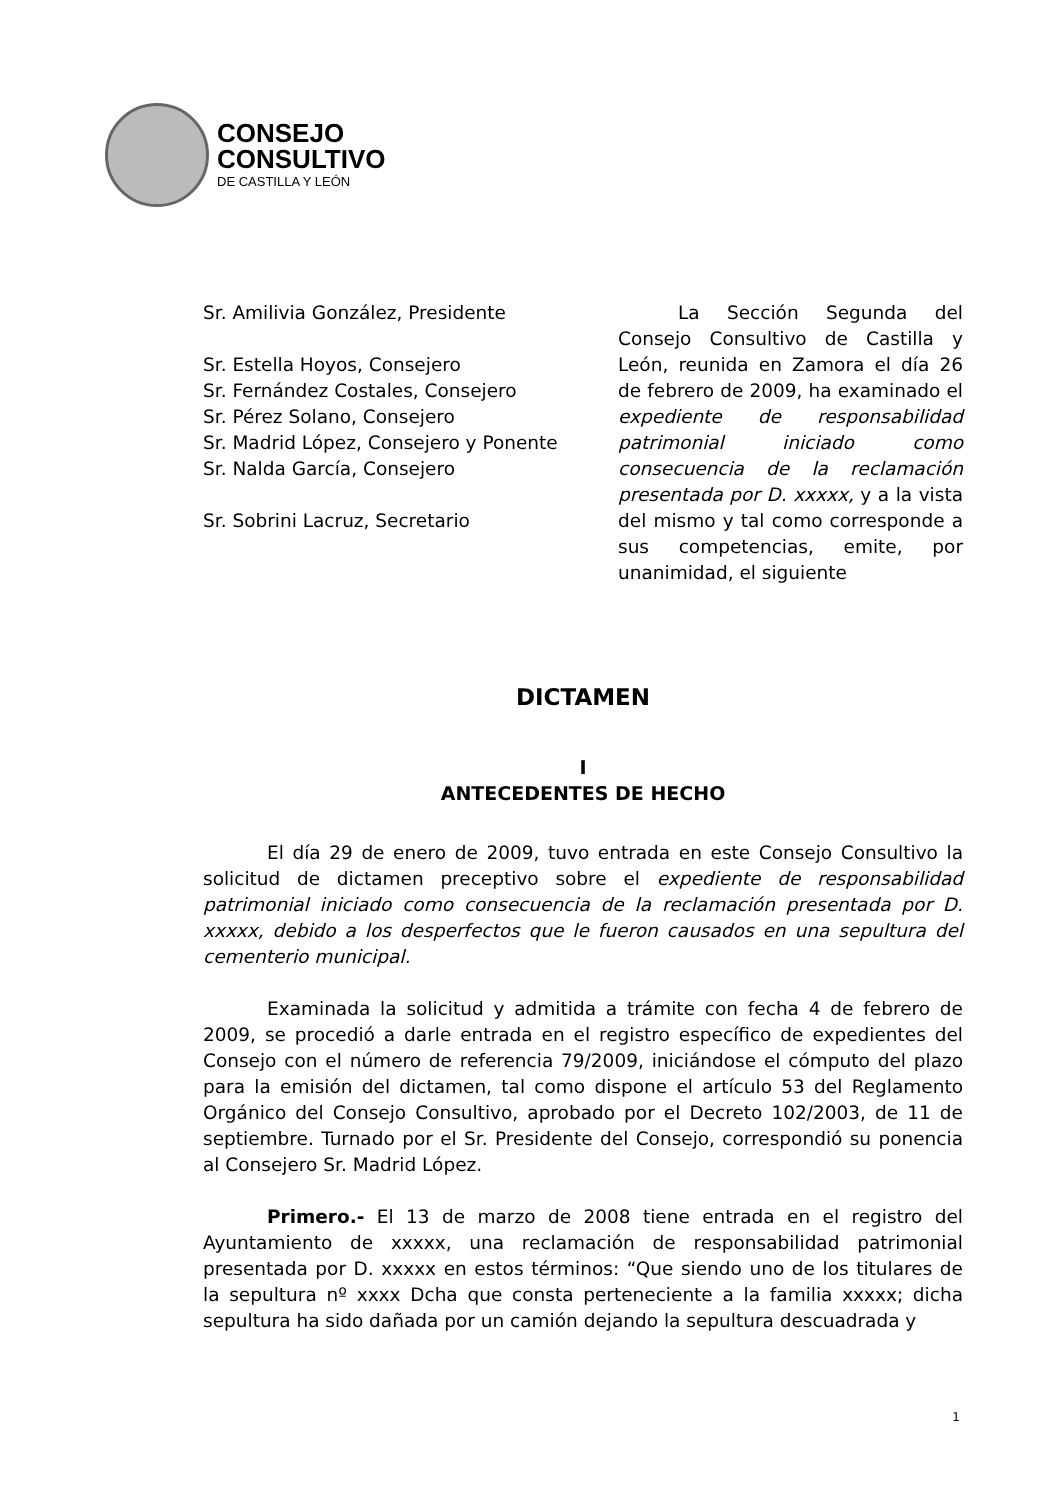CONSEJO
CONSULTIVO
DE CASTILLA Y LEÓN
Sr. Amilivia González, Presidente
Sr. Estella Hoyos, Consejero
Sr. Fernández Costales, Consejero
Sr. Pérez Solano, Consejero
Sr. Madrid López, Consejero y Ponente
Sr. Nalda García, Consejero
Sr. Sobrini Lacruz, Secretario
La Sección Segunda del Consejo Consultivo de Castilla y León, reunida en Zamora el día 26 de febrero de 2009, ha examinado el expediente de responsabilidad patrimonial iniciado como consecuencia de la reclamación presentada por D. xxxxx, y a la vista del mismo y tal como corresponde a sus competencias, emite, por unanimidad, el siguiente
DICTAMEN
I
ANTECEDENTES DE HECHO
El día 29 de enero de 2009, tuvo entrada en este Consejo Consultivo la solicitud de dictamen preceptivo sobre el expediente de responsabilidad patrimonial iniciado como consecuencia de la reclamación presentada por D. xxxxx, debido a los desperfectos que le fueron causados en una sepultura del cementerio municipal.
Examinada la solicitud y admitida a trámite con fecha 4 de febrero de 2009, se procedió a darle entrada en el registro específico de expedientes del Consejo con el número de referencia 79/2009, iniciándose el cómputo del plazo para la emisión del dictamen, tal como dispone el artículo 53 del Reglamento Orgánico del Consejo Consultivo, aprobado por el Decreto 102/2003, de 11 de septiembre. Turnado por el Sr. Presidente del Consejo, correspondió su ponencia al Consejero Sr. Madrid López.
Primero.- El 13 de marzo de 2008 tiene entrada en el registro del Ayuntamiento de xxxxx, una reclamación de responsabilidad patrimonial presentada por D. xxxxx en estos términos: “Que siendo uno de los titulares de la sepultura nº xxxx Dcha que consta perteneciente a la familia xxxxx; dicha sepultura ha sido dañada por un camión dejando la sepultura descuadrada y
1